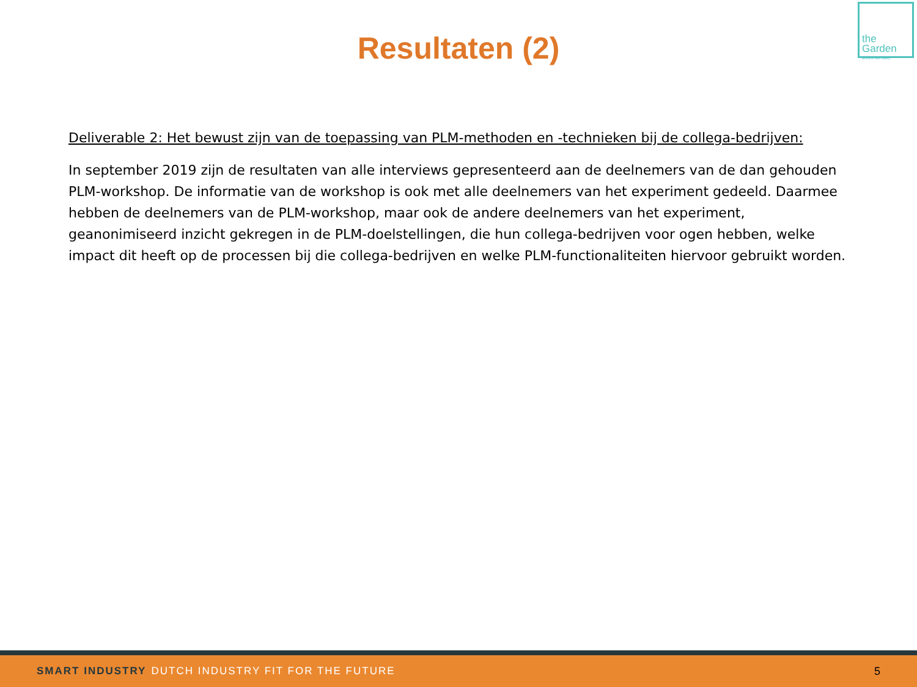the
Garden
security for smart industry
Resultaten (2)
Deliverable 2: Het bewust zijn van de toepassing van PLM-methoden en -technieken bij de collega-bedrijven:
In september 2019 zijn de resultaten van alle interviews gepresenteerd aan de deelnemers van de dan gehouden PLM-workshop. De informatie van de workshop is ook met alle deelnemers van het experiment gedeeld. Daarmee hebben de deelnemers van de PLM-workshop, maar ook de andere deelnemers van het experiment, geanonimiseerd inzicht gekregen in de PLM-doelstellingen, die hun collega-bedrijven voor ogen hebben, welke impact dit heeft op de processen bij die collega-bedrijven en welke PLM-functionaliteiten hiervoor gebruikt worden.
SMART INDUSTRY DUTCH INDUSTRY FIT FOR THE FUTURE 5